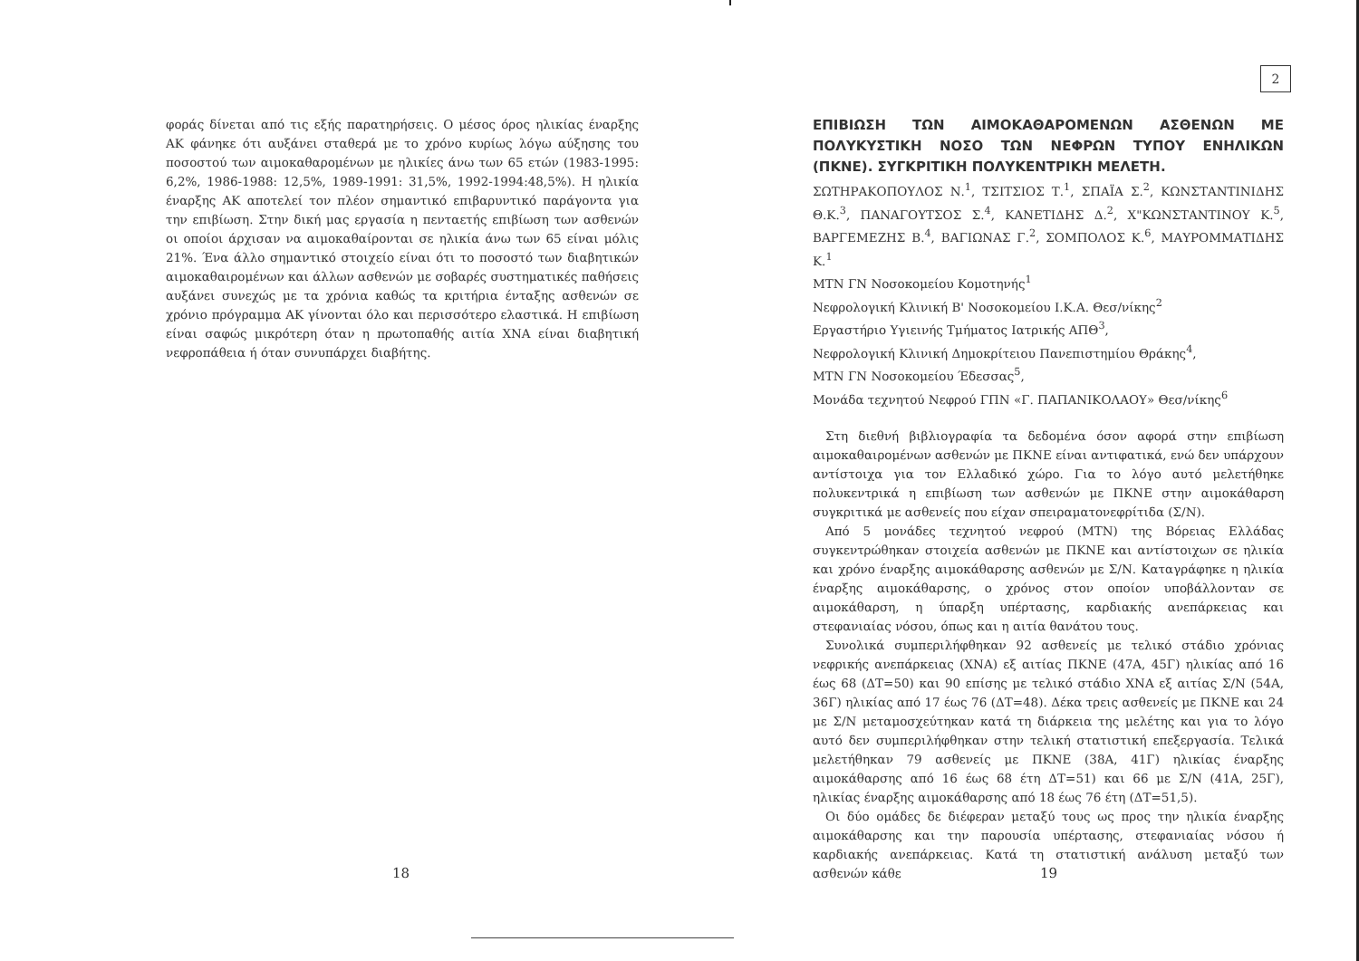φοράς δίνεται από τις εξής παρατηρήσεις. Ο μέσος όρος ηλικίας έναρξης ΑΚ φάνηκε ότι αυξάνει σταθερά με το χρόνο κυρίως λόγω αύξησης του ποσοστού των αιμοκαθαρομένων με ηλικίες άνω των 65 ετών (1983-1995: 6,2%, 1986-1988: 12,5%, 1989-1991: 31,5%, 1992-1994:48,5%). Η ηλικία έναρξης ΑΚ αποτελεί τον πλέον σημαντικό επιβαρυντικό παράγοντα για την επιβίωση. Στην δική μας εργασία η πενταετής επιβίωση των ασθενών οι οποίοι άρχισαν να αιμοκαθαίρονται σε ηλικία άνω των 65 είναι μόλις 21%. Ένα άλλο σημαντικό στοιχείο είναι ότι το ποσοστό των διαβητικών αιμοκαθαιρομένων και άλλων ασθενών με σοβαρές συστηματικές παθήσεις αυξάνει συνεχώς με τα χρόνια καθώς τα κριτήρια ένταξης ασθενών σε χρόνιο πρόγραμμα ΑΚ γίνονται όλο και περισσότερο ελαστικά. Η επιβίωση είναι σαφώς μικρότερη όταν η πρωτοπαθής αιτία ΧΝΑ είναι διαβητική νεφροπάθεια ή όταν συνυπάρχει διαβήτης.
18
2
ΕΠΙΒΙΩΣΗ ΤΩΝ ΑΙΜΟΚΑΘΑΡΟΜΕΝΩΝ ΑΣΘΕΝΩΝ ΜΕ ΠΟΛΥΚΥΣΤΙΚΗ ΝΟΣΟ ΤΩΝ ΝΕΦΡΩΝ ΤΥΠΟΥ ΕΝΗΛΙΚΩΝ (ΠΚΝΕ). ΣΥΓΚΡΙΤΙΚΗ ΠΟΛΥΚΕΝΤΡΙΚΗ ΜΕΛΕΤΗ.
ΣΩΤΗΡΑΚΟΠΟΥΛΟΣ Ν.<sup>1</sup>, ΤΣΙΤΣΙΟΣ Τ.<sup>1</sup>, ΣΠΑΪΑ Σ.<sup>2</sup>, ΚΩΝΣΤΑΝΤΙΝΙΔΗΣ Θ.Κ.<sup>3</sup>, ΠΑΝΑΓΟΥΤΣΟΣ Σ.<sup>4</sup>, ΚΑΝΕΤΙΔΗΣ Δ.<sup>2</sup>, Χ"ΚΩΝΣΤΑΝΤΙΝΟΥ Κ.<sup>5</sup>, ΒΑΡΓΕΜΕΖΗΣ Β.<sup>4</sup>, ΒΑΓΙΩΝΑΣ Γ.<sup>2</sup>, ΣΟΜΠΟΛΟΣ Κ.<sup>6</sup>, ΜΑΥΡΟΜΜΑΤΙΔΗΣ Κ.<sup>1</sup>
ΜΤΝ ΓΝ Νοσοκομείου Κομοτηνής<sup>1</sup>
Νεφρολογική Κλινική Β' Νοσοκομείου Ι.Κ.Α. Θεσ/νίκης<sup>2</sup>
Εργαστήριο Υγιεινής Τμήματος Ιατρικής ΑΠΘ<sup>3</sup>,
Νεφρολογική Κλινική Δημοκρίτειου Πανεπιστημίου Θράκης<sup>4</sup>,
ΜΤΝ ΓΝ Νοσοκομείου Έδεσσας<sup>5</sup>,
Μονάδα τεχνητού Νεφρού ΓΠΝ «Γ. ΠΑΠΑΝΙΚΟΛΑΟΥ» Θεσ/νίκης<sup>6</sup>
Στη διεθνή βιβλιογραφία τα δεδομένα όσον αφορά στην επιβίωση αιμοκαθαιρομένων ασθενών με ΠΚΝΕ είναι αντιφατικά, ενώ δεν υπάρχουν αντίστοιχα για τον Ελλαδικό χώρο. Για το λόγο αυτό μελετήθηκε πολυκεντρικά η επιβίωση των ασθενών με ΠΚΝΕ στην αιμοκάθαρση συγκριτικά με ασθενείς που είχαν σπειραματονεφρίτιδα (Σ/Ν).
Από 5 μονάδες τεχνητού νεφρού (ΜΤΝ) της Βόρειας Ελλάδας συγκεντρώθηκαν στοιχεία ασθενών με ΠΚΝΕ και αντίστοιχων σε ηλικία και χρόνο έναρξης αιμοκάθαρσης ασθενών με Σ/Ν. Καταγράφηκε η ηλικία έναρξης αιμοκάθαρσης, ο χρόνος στον οποίον υποβάλλονταν σε αιμοκάθαρση, η ύπαρξη υπέρτασης, καρδιακής ανεπάρκειας και στεφανιαίας νόσου, όπως και η αιτία θανάτου τους.
Συνολικά συμπεριλήφθηκαν 92 ασθενείς με τελικό στάδιο χρόνιας νεφρικής ανεπάρκειας (ΧΝΑ) εξ αιτίας ΠΚΝΕ (47Α, 45Γ) ηλικίας από 16 έως 68 (ΔΤ=50) και 90 επίσης με τελικό στάδιο ΧΝΑ εξ αιτίας Σ/Ν (54Α, 36Γ) ηλικίας από 17 έως 76 (ΔΤ=48). Δέκα τρεις ασθενείς με ΠΚΝΕ και 24 με Σ/Ν μεταμοσχεύτηκαν κατά τη διάρκεια της μελέτης και για το λόγο αυτό δεν συμπεριλήφθηκαν στην τελική στατιστική επεξεργασία. Τελικά μελετήθηκαν 79 ασθενείς με ΠΚΝΕ (38Α, 41Γ) ηλικίας έναρξης αιμοκάθαρσης από 16 έως 68 έτη ΔΤ=51) και 66 με Σ/Ν (41Α, 25Γ), ηλικίας έναρξης αιμοκάθαρσης από 18 έως 76 έτη (ΔΤ=51,5).
Οι δύο ομάδες δε διέφεραν μεταξύ τους ως προς την ηλικία έναρξης αιμοκάθαρσης και την παρουσία υπέρτασης, στεφανιαίας νόσου ή καρδιακής ανεπάρκειας. Κατά τη στατιστική ανάλυση μεταξύ των ασθενών κάθε
19